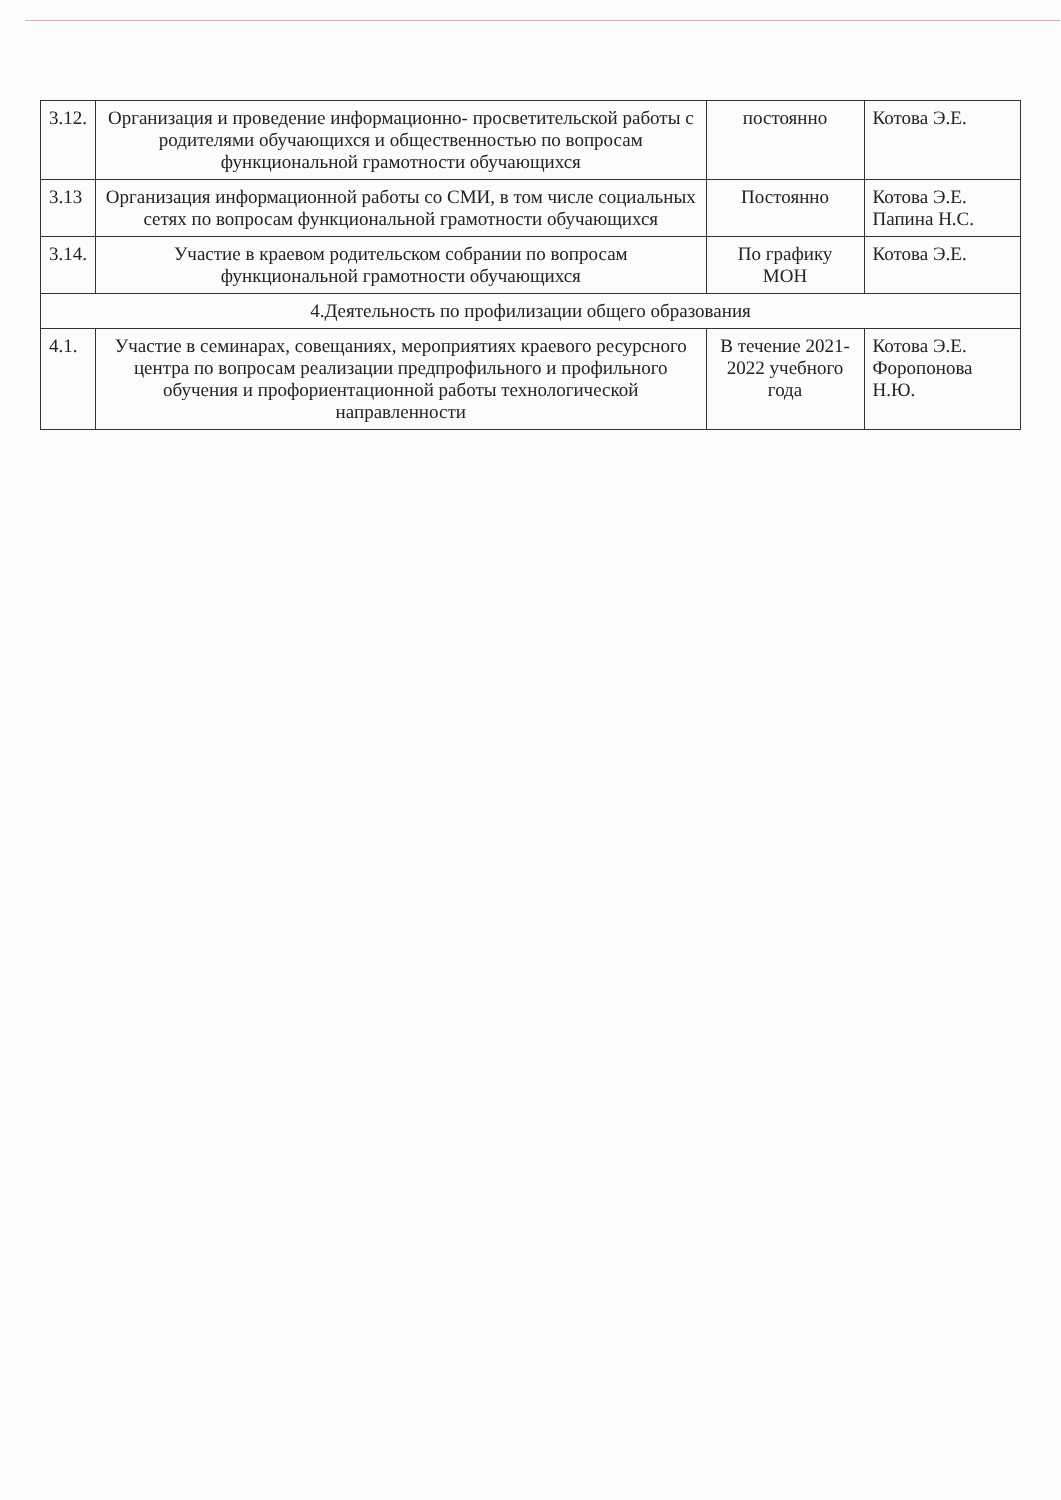| 3.12. | Организация и проведение информационно- просветительской работы с родителями обучающихся и общественностью по вопросам функциональной грамотности обучающихся | постоянно | Котова Э.Е. |
| 3.13 | Организация информационной работы со СМИ, в том числе социальных сетях по вопросам функциональной грамотности обучающихся | Постоянно | Котова Э.Е. Папина Н.С. |
| 3.14. | Участие в краевом родительском собрании по вопросам функциональной грамотности обучающихся | По графику МОН | Котова Э.Е. |
| 4.Деятельность по профилизации общего образования | | | |
| 4.1. | Участие в семинарах, совещаниях, мероприятиях краевого ресурсного центра по вопросам реализации предпрофильного и профильного обучения и профориентационной работы технологической направленности | В течение 2021-2022 учебного года | Котова Э.Е. Форопонова Н.Ю. |